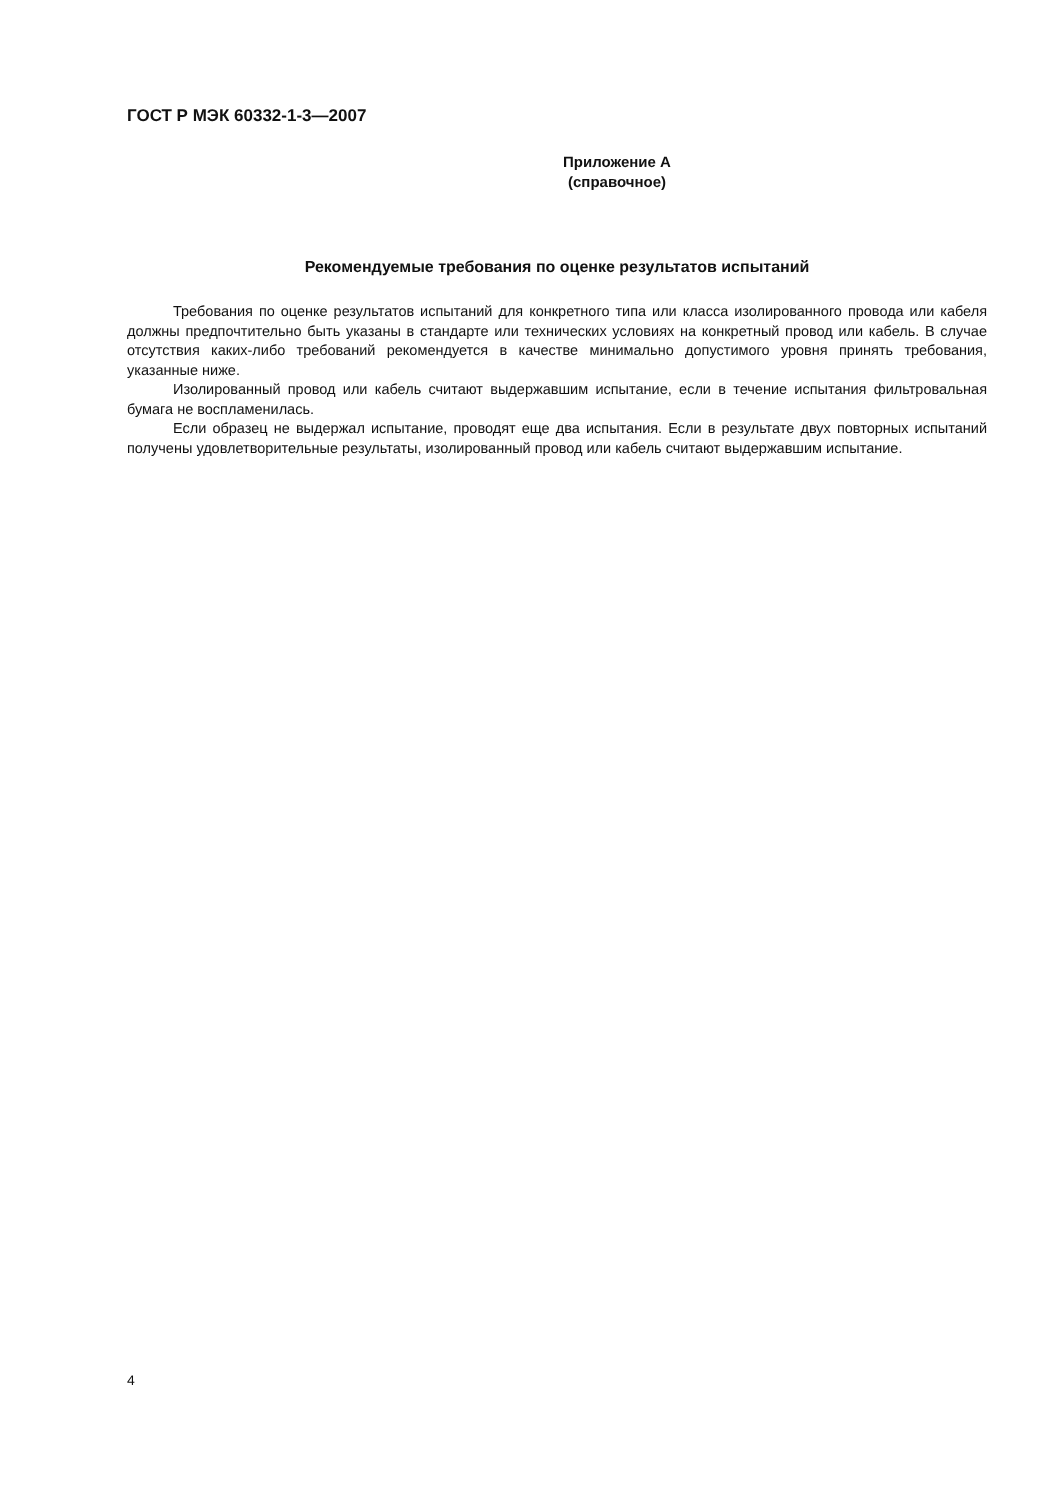ГОСТ Р МЭК 60332-1-3—2007
Приложение А
(справочное)
Рекомендуемые требования по оценке результатов испытаний
Требования по оценке результатов испытаний для конкретного типа или класса изолированного провода или кабеля должны предпочтительно быть указаны в стандарте или технических условиях на конкретный провод или кабель. В случае отсутствия каких-либо требований рекомендуется в качестве минимально допустимого уровня принять требования, указанные ниже.
Изолированный провод или кабель считают выдержавшим испытание, если в течение испытания фильтровальная бумага не воспламенилась.
Если образец не выдержал испытание, проводят еще два испытания. Если в результате двух повторных испытаний получены удовлетворительные результаты, изолированный провод или кабель считают выдержавшим испытание.
4